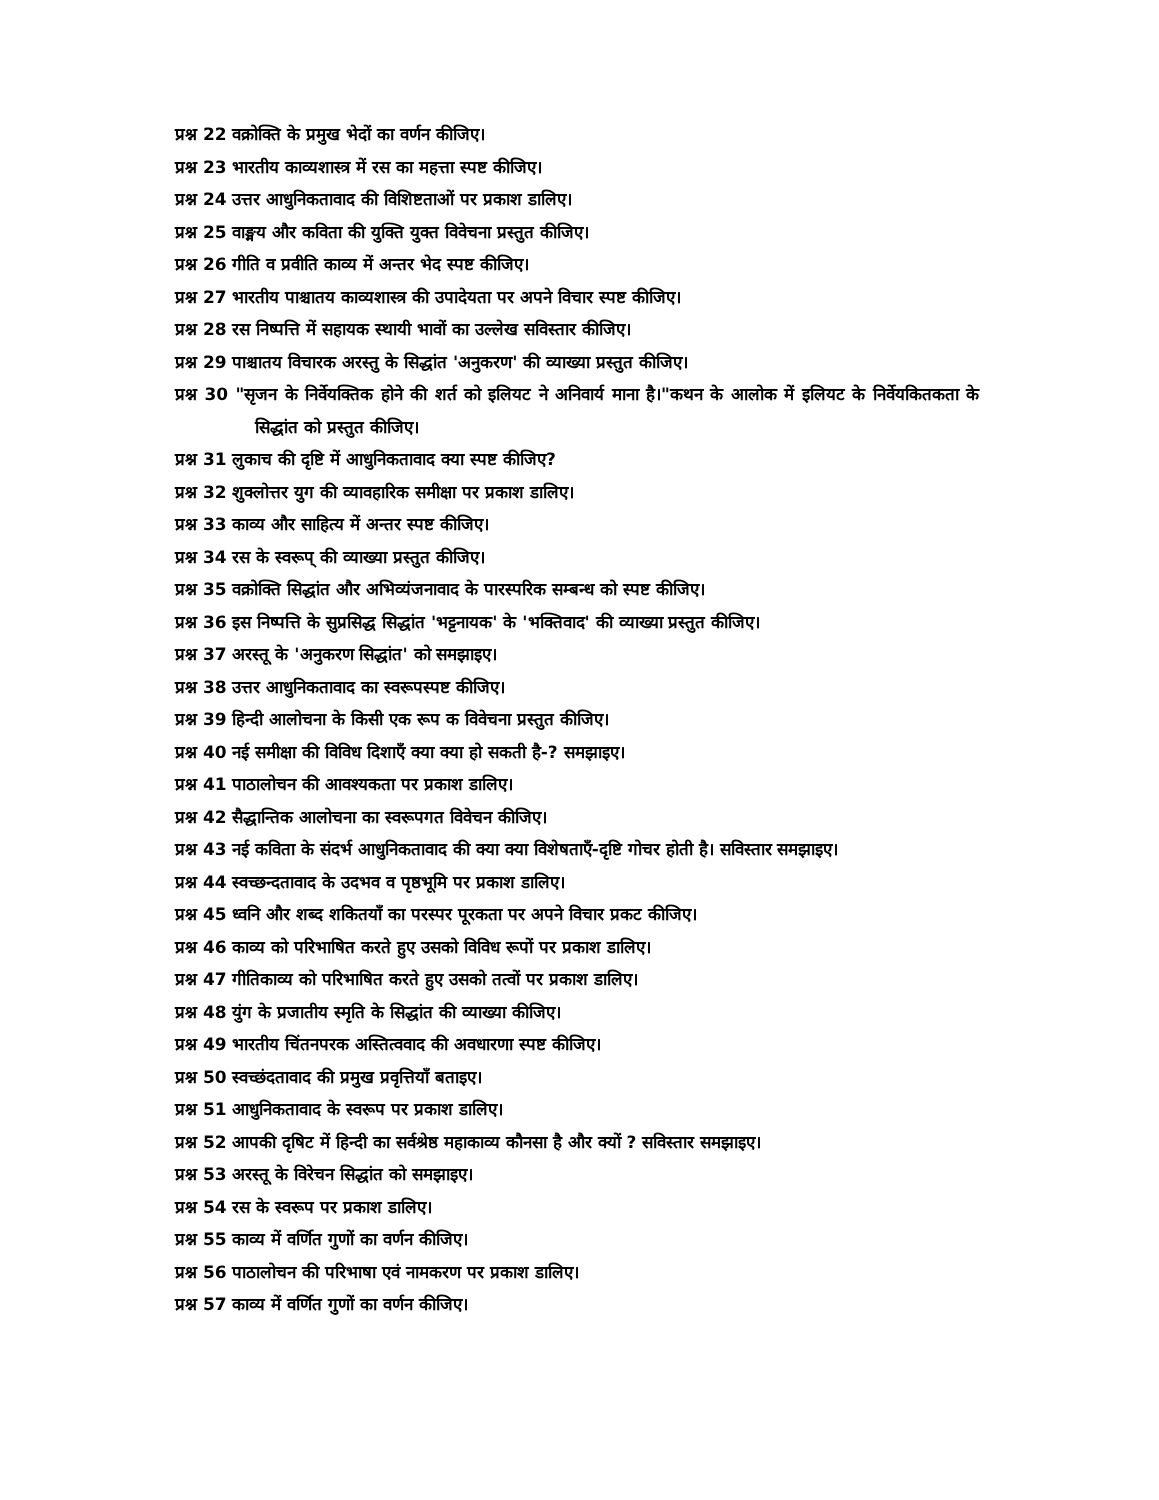प्रश्न 22 वक्रोक्ति के प्रमुख भेदों का वर्णन कीजिए।
प्रश्न 23 भारतीय काव्यशास्त्र में रस का महत्ता स्पष्ट कीजिए।
प्रश्न 24 उत्तर आधुनिकतावाद की विशिष्टताओं पर प्रकाश डालिए।
प्रश्न 25 वाङ्मय और कविता की युक्ति युक्त विवेचना प्रस्तुत कीजिए।
प्रश्न 26 गीति व प्रवीति काव्य में अन्तर भेद स्पष्ट कीजिए।
प्रश्न 27 भारतीय पाश्चातय काव्यशास्त्र की उपादेयता पर अपने विचार स्पष्ट कीजिए।
प्रश्न 28 रस निष्पत्ति में सहायक स्थायी भावों का उल्लेख सविस्तार कीजिए।
प्रश्न 29 पाश्चातय विचारक अरस्तु के सिद्धांत 'अनुकरण' की व्याख्या प्रस्तुत कीजिए।
प्रश्न 30 "सृजन के निर्वेयक्तिक होने की शर्त को इलियट ने अनिवार्य माना है।"कथन के आलोक में इलियट के निर्वेयकितकता के सिद्धांत को प्रस्तुत कीजिए।
प्रश्न 31 लुकाच की दृष्टि में आधुनिकतावाद क्या स्पष्ट कीजिए?
प्रश्न 32 शुक्लोत्तर युग की व्यावहारिक समीक्षा पर प्रकाश डालिए।
प्रश्न 33 काव्य और साहित्य में अन्तर स्पष्ट कीजिए।
प्रश्न 34 रस के स्वरूप् की व्याख्या प्रस्तुत कीजिए।
प्रश्न 35 वक्रोक्ति सिद्धांत और अभिव्यंजनावाद के पारस्परिक सम्बन्ध को स्पष्ट कीजिए।
प्रश्न 36 इस निष्पत्ति के सुप्रसिद्ध सिद्धांत 'भट्टनायक' के 'भक्तिवाद' की व्याख्या प्रस्तुत कीजिए।
प्रश्न 37 अरस्तू के 'अनुकरण सिद्धांत' को समझाइए।
प्रश्न 38 उत्तर आधुनिकतावाद का स्वरूपस्पष्ट कीजिए।
प्रश्न 39 हिन्दी आलोचना के किसी एक रूप क विवेचना प्रस्तुत कीजिए।
प्रश्न 40 नई समीक्षा की विविध दिशाएँ क्या क्या हो सकती है-? समझाइए।
प्रश्न 41 पाठालोचन की आवश्यकता पर प्रकाश डालिए।
प्रश्न 42 सैद्धान्तिक आलोचना का स्वरूपगत विवेचन कीजिए।
प्रश्न 43 नई कविता के संदर्भ आधुनिकतावाद की क्या क्या विशेषताएँ-दृष्टि गोचर होती है। सविस्तार समझाइए।
प्रश्न 44 स्वच्छन्दतावाद के उदभव व पृष्ठभूमि पर प्रकाश डालिए।
प्रश्न 45 ध्वनि और शब्द शकितयाँ का परस्पर पूरकता पर अपने विचार प्रकट कीजिए।
प्रश्न 46 काव्य को परिभाषित करते हुए उसको विविध रूपों पर प्रकाश डालिए।
प्रश्न 47 गीतिकाव्य को परिभाषित करते हुए उसको तत्वों पर प्रकाश डालिए।
प्रश्न 48 युंग के प्रजातीय स्मृति के सिद्धांत की व्याख्या कीजिए।
प्रश्न 49 भारतीय चिंतनपरक अस्तित्ववाद की अवधारणा स्पष्ट कीजिए।
प्रश्न 50 स्वच्छंदतावाद की प्रमुख प्रवृत्तियाँ बताइए।
प्रश्न 51 आधुनिकतावाद के स्वरूप पर प्रकाश डालिए।
प्रश्न 52 आपकी दृषिट में हिन्दी का सर्वश्रेष्ठ महाकाव्य कौनसा है और क्यों ? सविस्तार समझाइए।
प्रश्न 53 अरस्तू के विरेचन सिद्धांत को समझाइए।
प्रश्न 54 रस के स्वरूप पर प्रकाश डालिए।
प्रश्न 55 काव्य में वर्णित गुणों का वर्णन कीजिए।
प्रश्न 56 पाठालोचन की परिभाषा एवं नामकरण पर प्रकाश डालिए।
प्रश्न 57 काव्य में वर्णित गुणों का वर्णन कीजिए।